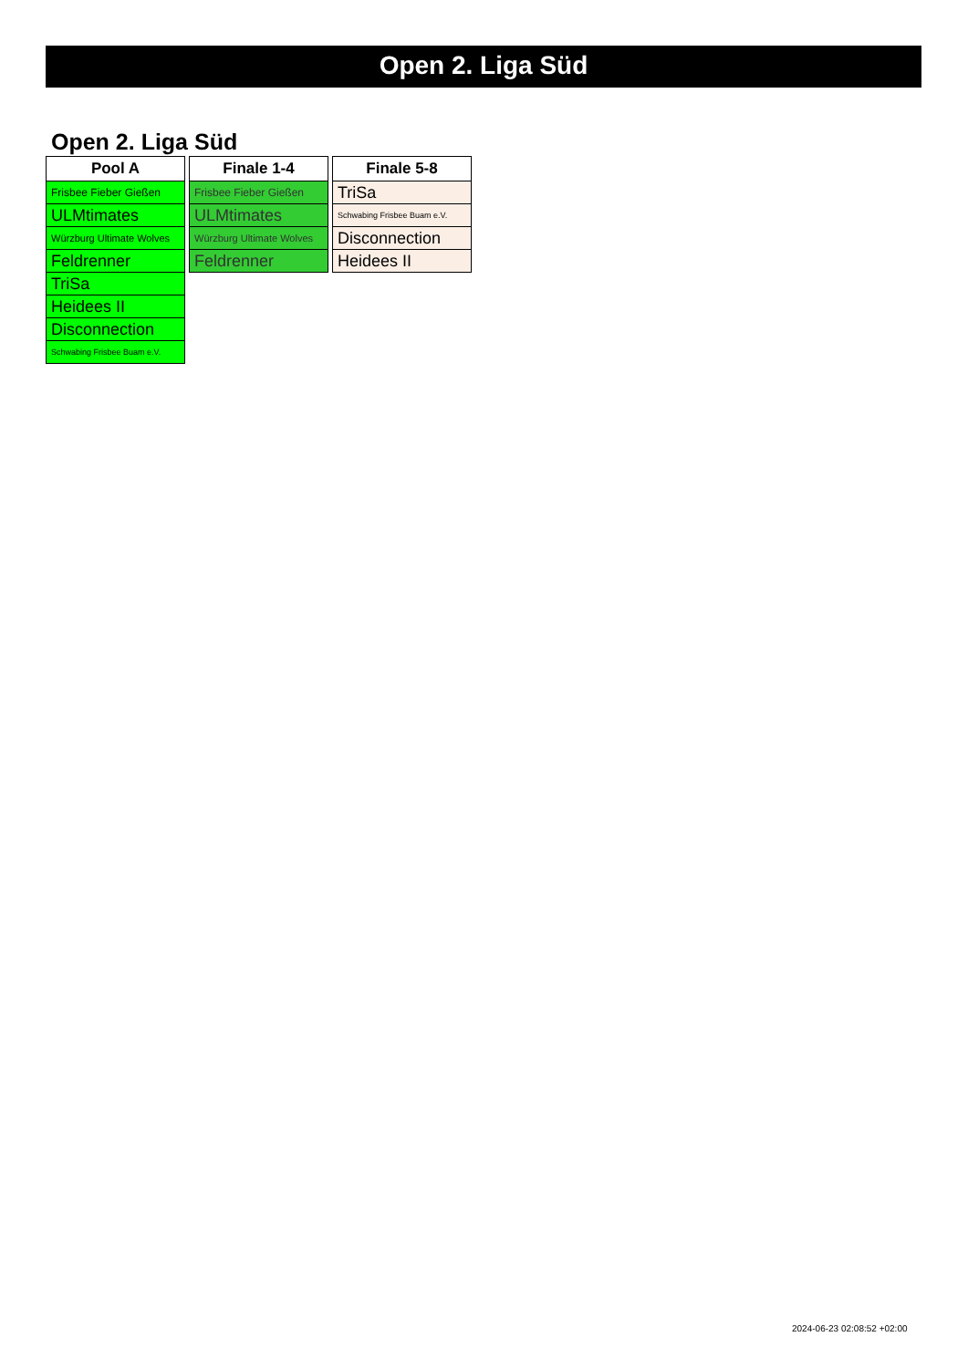Open 2. Liga Süd
Open 2. Liga Süd
| Pool A |
| --- |
| Frisbee Fieber Gießen |
| ULMtimates |
| Würzburg Ultimate Wolves |
| Feldrenner |
| TriSa |
| Heidees II |
| Disconnection |
| Schwabing Frisbee Buam e.V. |
| Finale 1-4 |
| --- |
| Frisbee Fieber Gießen |
| ULMtimates |
| Würzburg Ultimate Wolves |
| Feldrenner |
| Finale 5-8 |
| --- |
| TriSa |
| Schwabing Frisbee Buam e.V. |
| Disconnection |
| Heidees II |
2024-06-23 02:08:52 +02:00